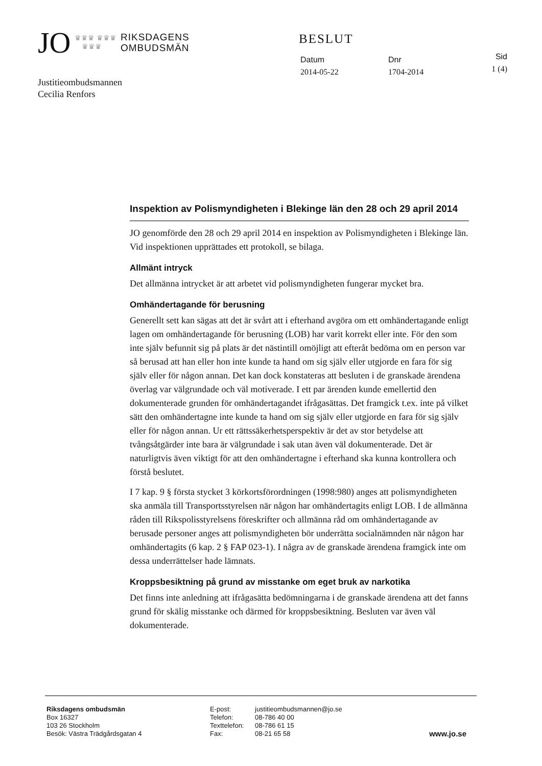JO ♛♛♛ ♛♛♛
♛♛♛ RIKSDAGENS
OMBUDSMÄN
BESLUT
Datum
2014-05-22
Dnr
1704-2014
Sid
1 (4)
Justitieombudsmannen
Cecilia Renfors
Inspektion av Polismyndigheten i Blekinge län den 28 och 29 april 2014
JO genomförde den 28 och 29 april 2014 en inspektion av Polismyndigheten i Blekinge län. Vid inspektionen upprättades ett protokoll, se bilaga.
Allmänt intryck
Det allmänna intrycket är att arbetet vid polismyndigheten fungerar mycket bra.
Omhändertagande för berusning
Generellt sett kan sägas att det är svårt att i efterhand avgöra om ett omhändertagande enligt lagen om omhändertagande för berusning (LOB) har varit korrekt eller inte. För den som inte själv befunnit sig på plats är det nästintill omöjligt att efteråt bedöma om en person var så berusad att han eller hon inte kunde ta hand om sig själv eller utgjorde en fara för sig själv eller för någon annan. Det kan dock konstateras att besluten i de granskade ärendena överlag var välgrundade och väl motiverade. I ett par ärenden kunde emellertid den dokumenterade grunden för omhändertagandet ifrågasättas. Det framgick t.ex. inte på vilket sätt den omhändertagne inte kunde ta hand om sig själv eller utgjorde en fara för sig själv eller för någon annan. Ur ett rättssäkerhetsperspektiv är det av stor betydelse att tvångsåtgärder inte bara är välgrundade i sak utan även väl dokumenterade. Det är naturligtvis även viktigt för att den omhändertagne i efterhand ska kunna kontrollera och förstå beslutet.
I 7 kap. 9 § första stycket 3 körkortsförordningen (1998:980) anges att polismyndigheten ska anmäla till Transportsstyrelsen när någon har omhändertagits enligt LOB. I de allmänna råden till Rikspolisstyrelsens föreskrifter och allmänna råd om omhändertagande av berusade personer anges att polismyndigheten bör underrätta socialnämnden när någon har omhändertagits (6 kap. 2 § FAP 023-1). I några av de granskade ärendena framgick inte om dessa underrättelser hade lämnats.
Kroppsbesiktning på grund av misstanke om eget bruk av narkotika
Det finns inte anledning att ifrågasätta bedömningarna i de granskade ärendena att det fanns grund för skälig misstanke och därmed för kroppsbesiktning. Besluten var även väl dokumenterade.
Riksdagens ombudsmän
Box 16327
103 26 Stockholm
Besök: Västra Trädgårdsgatan 4
E-post:
Telefon:
Texttelefon:
Fax:
justitieombudsmannen@jo.se
08-786 40 00
08-786 61 15
08-21 65 58
www.jo.se